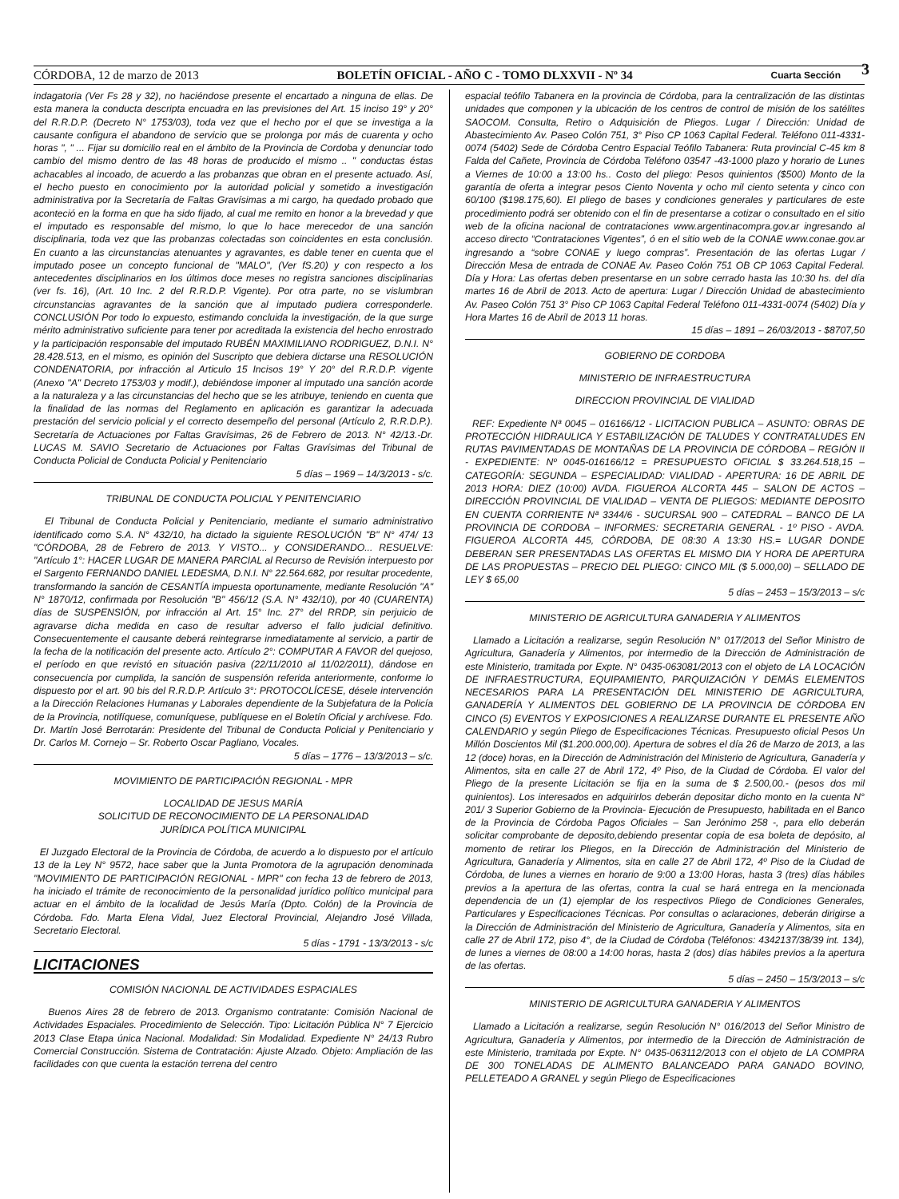CÓRDOBA, 12 de marzo de 2013 BOLETÍN OFICIAL - AÑO C - TOMO DLXXVII - Nº 34 Cuarta Sección 3
indagatoria (Ver Fs 28 y 32), no haciéndose presente el encartado a ninguna de ellas. De esta manera la conducta descripta encuadra en las previsiones del Art. 15 inciso 19° y 20° del R.R.D.P. (Decreto N° 1753/03), toda vez que el hecho por el que se investiga a la causante configura el abandono de servicio que se prolonga por más de cuarenta y ocho horas ", " ... Fijar su domicilio real en el ámbito de la Provincia de Cordoba y denunciar todo cambio del mismo dentro de las 48 horas de producido el mismo .. " conductas éstas achacables al incoado, de acuerdo a las probanzas que obran en el presente actuado. Así, el hecho puesto en conocimiento por la autoridad policial y sometido a investigación administrativa por la Secretaría de Faltas Gravísimas a mi cargo, ha quedado probado que aconteció en la forma en que ha sido fijado, al cual me remito en honor a la brevedad y que el imputado es responsable del mismo, lo que lo hace merecedor de una sanción disciplinaria, toda vez que las probanzas colectadas son coincidentes en esta conclusión. En cuanto a las circunstancias atenuantes y agravantes, es dable tener en cuenta que el imputado posee un concepto funcional de "MALO", (Ver fS.20) y con respecto a los antecedentes disciplinarios en los últimos doce meses no registra sanciones disciplinarias (ver fs. 16), (Art. 10 Inc. 2 del R.R.D.P. Vigente). Por otra parte, no se vislumbran circunstancias agravantes de la sanción que al imputado pudiera corresponderle. CONCLUSIÓN Por todo lo expuesto, estimando concluida la investigación, de la que surge mérito administrativo suficiente para tener por acreditada la existencia del hecho enrostrado y la participación responsable del imputado RUBÉN MAXIMILIANO RODRIGUEZ, D.N.I. N° 28.428.513, en el mismo, es opinión del Suscripto que debiera dictarse una RESOLUCIÓN CONDENATORIA, por infracción al Articulo 15 Incisos 19° Y 20° del R.R.D.P. vigente (Anexo "A" Decreto 1753/03 y modif.), debiéndose imponer al imputado una sanción acorde a la naturaleza y a las circunstancias del hecho que se les atribuye, teniendo en cuenta que la finalidad de las normas del Reglamento en aplicación es garantizar la adecuada prestación del servicio policial y el correcto desempeño del personal (Artículo 2, R.R.D.P.). Secretaría de Actuaciones por Faltas Gravísimas, 26 de Febrero de 2013. N° 42/13.-Dr. LUCAS M. SAVIO Secretario de Actuaciones por Faltas Gravísimas del Tribunal de Conducta Policial de Conducta Policial y Penitenciario
5 días – 1969 – 14/3/2013 - s/c.
TRIBUNAL DE CONDUCTA POLICIAL Y PENITENCIARIO
El Tribunal de Conducta Policial y Penitenciario, mediante el sumario administrativo identificado como S.A. N° 432/10, ha dictado la siguiente RESOLUCIÓN "B" N° 474/ 13 "CÓRDOBA, 28 de Febrero de 2013. Y VISTO... y CONSIDERANDO... RESUELVE: "Artículo 1°: HACER LUGAR DE MANERA PARCIAL al Recurso de Revisión interpuesto por el Sargento FERNANDO DANIEL LEDESMA, D.N.I. N° 22.564.682, por resultar procedente, transformando la sanción de CESANTÍA impuesta oportunamente, mediante Resolución "A" N° 1870/12, confirmada por Resolución "B" 456/12 (S.A. N° 432/10), por 40 (CUARENTA) días de SUSPENSIÓN, por infracción al Art. 15° Inc. 27° del RRDP, sin perjuicio de agravarse dicha medida en caso de resultar adverso el fallo judicial definitivo. Consecuentemente el causante deberá reintegrarse inmediatamente al servicio, a partir de la fecha de la notificación del presente acto. Artículo 2°: COMPUTAR A FAVOR del quejoso, el período en que revistó en situación pasiva (22/11/2010 al 11/02/2011), dándose en consecuencia por cumplida, la sanción de suspensión referida anteriormente, conforme lo dispuesto por el art. 90 bis del R.R.D.P. Artículo 3°: PROTOCOLÍCESE, désele intervención a la Dirección Relaciones Humanas y Laborales dependiente de la Subjefatura de la Policía de la Provincia, notifíquese, comuníquese, publíquese en el Boletín Oficial y archívese. Fdo. Dr. Martín José Berrotarán: Presidente del Tribunal de Conducta Policial y Penitenciario y Dr. Carlos M. Cornejo – Sr. Roberto Oscar Pagliano, Vocales.
5 días – 1776 – 13/3/2013 – s/c.
MOVIMIENTO DE PARTICIPACIÓN REGIONAL - MPR
LOCALIDAD DE JESUS MARÍA
SOLICITUD DE RECONOCIMIENTO DE LA PERSONALIDAD
JURÍDICA POLÍTICA MUNICIPAL
El Juzgado Electoral de la Provincia de Córdoba, de acuerdo a lo dispuesto por el artículo 13 de la Ley N° 9572, hace saber que la Junta Promotora de la agrupación denominada "MOVIMIENTO DE PARTICIPACIÓN REGIONAL - MPR" con fecha 13 de febrero de 2013, ha iniciado el trámite de reconocimiento de la personalidad jurídico político municipal para actuar en el ámbito de la localidad de Jesús María (Dpto. Colón) de la Provincia de Córdoba. Fdo. Marta Elena Vidal, Juez Electoral Provincial, Alejandro José Villada, Secretario Electoral.
5 días - 1791 - 13/3/2013 - s/c
LICITACIONES
COMISIÓN NACIONAL DE ACTIVIDADES ESPACIALES
Buenos Aires 28 de febrero de 2013. Organismo contratante: Comisión Nacional de Actividades Espaciales. Procedimiento de Selección. Tipo: Licitación Pública N° 7 Ejercicio 2013 Clase Etapa única Nacional. Modalidad: Sin Modalidad. Expediente N° 24/13 Rubro Comercial Construcción. Sistema de Contratación: Ajuste Alzado. Objeto: Ampliación de las facilidades con que cuenta la estación terrena del centro
espacial teófilo Tabanera en la provincia de Córdoba, para la centralización de las distintas unidades que componen y la ubicación de los centros de control de misión de los satélites SAOCOM. Consulta, Retiro o Adquisición de Pliegos. Lugar / Dirección: Unidad de Abastecimiento Av. Paseo Colón 751, 3° Piso CP 1063 Capital Federal. Teléfono 011-4331-0074 (5402) Sede de Córdoba Centro Espacial Teófilo Tabanera: Ruta provincial C-45 km 8 Falda del Cañete, Provincia de Córdoba Teléfono 03547 -43-1000 plazo y horario de Lunes a Viernes de 10:00 a 13:00 hs.. Costo del pliego: Pesos quinientos ($500) Monto de la garantía de oferta a integrar pesos Ciento Noventa y ocho mil ciento setenta y cinco con 60/100 ($198.175,60). El pliego de bases y condiciones generales y particulares de este procedimiento podrá ser obtenido con el fin de presentarse a cotizar o consultado en el sitio web de la oficina nacional de contrataciones www.argentinacompra.gov.ar ingresando al acceso directo “Contrataciones Vigentes”, ó en el sitio web de la CONAE www.conae.gov.ar ingresando a “sobre CONAE y luego compras”. Presentación de las ofertas Lugar / Dirección Mesa de entrada de CONAE Av. Paseo Colón 751 OB CP 1063 Capital Federal. Día y Hora: Las ofertas deben presentarse en un sobre cerrado hasta las 10:30 hs. del día martes 16 de Abril de 2013. Acto de apertura: Lugar / Dirección Unidad de abastecimiento Av. Paseo Colón 751 3° Piso CP 1063 Capital Federal Teléfono 011-4331-0074 (5402) Día y Hora Martes 16 de Abril de 2013 11 horas.
15 días – 1891 – 26/03/2013 - $8707,50
GOBIERNO DE CORDOBA
MINISTERIO DE INFRAESTRUCTURA
DIRECCION PROVINCIAL DE VIALIDAD
REF: Expediente Nª 0045 – 016166/12 - LICITACION PUBLICA – ASUNTO: OBRAS DE PROTECCIÓN HIDRAULICA Y ESTABILIZACIÓN DE TALUDES Y CONTRATALUDES EN RUTAS PAVIMENTADAS DE MONTAÑAS DE LA PROVINCIA DE CÓRDOBA – REGIÓN II - EXPEDIENTE: Nº 0045-016166/12 = PRESUPUESTO OFICIAL $ 33.264.518,15 – CATEGORÍA: SEGUNDA – ESPECIALIDAD: VIALIDAD - APERTURA: 16 DE ABRIL DE 2013 HORA: DIEZ (10:00) AVDA. FIGUEROA ALCORTA 445 – SALON DE ACTOS – DIRECCIÓN PROVINCIAL DE VIALIDAD – VENTA DE PLIEGOS: MEDIANTE DEPOSITO EN CUENTA CORRIENTE Nª 3344/6 - SUCURSAL 900 – CATEDRAL – BANCO DE LA PROVINCIA DE CORDOBA – INFORMES: SECRETARIA GENERAL - 1º PISO - AVDA. FIGUEROA ALCORTA 445, CÓRDOBA, DE 08:30 A 13:30 HS.= LUGAR DONDE DEBERAN SER PRESENTADAS LAS OFERTAS EL MISMO DIA Y HORA DE APERTURA DE LAS PROPUESTAS – PRECIO DEL PLIEGO: CINCO MIL ($ 5.000,00) – SELLADO DE LEY $ 65,00
5 días – 2453 – 15/3/2013 – s/c
MINISTERIO DE AGRICULTURA GANADERIA Y ALIMENTOS
Llamado a Licitación a realizarse, según Resolución N° 017/2013 del Señor Ministro de Agricultura, Ganadería y Alimentos, por intermedio de la Dirección de Administración de este Ministerio, tramitada por Expte. N° 0435-063081/2013 con el objeto de LA LOCACIÓN DE INFRAESTRUCTURA, EQUIPAMIENTO, PARQUIZACIÓN Y DEMÁS ELEMENTOS NECESARIOS PARA LA PRESENTACIÓN DEL MINISTERIO DE AGRICULTURA, GANADERÍA Y ALIMENTOS DEL GOBIERNO DE LA PROVINCIA DE CÓRDOBA EN CINCO (5) EVENTOS Y EXPOSICIONES A REALIZARSE DURANTE EL PRESENTE AÑO CALENDARIO y según Pliego de Especificaciones Técnicas. Presupuesto oficial Pesos Un Millón Doscientos Mil ($1.200.000,00). Apertura de sobres el día 26 de Marzo de 2013, a las 12 (doce) horas, en la Dirección de Administración del Ministerio de Agricultura, Ganadería y Alimentos, sita en calle 27 de Abril 172, 4º Piso, de la Ciudad de Córdoba. El valor del Pliego de la presente Licitación se fija en la suma de $ 2.500,00.- (pesos dos mil quinientos). Los interesados en adquirirlos deberán depositar dicho monto en la cuenta N° 201/ 3 Superior Gobierno de la Provincia- Ejecución de Presupuesto, habilitada en el Banco de la Provincia de Córdoba Pagos Oficiales – San Jerónimo 258 -, para ello deberán solicitar comprobante de deposito,debiendo presentar copia de esa boleta de depósito, al momento de retirar los Pliegos, en la Dirección de Administración del Ministerio de Agricultura, Ganadería y Alimentos, sita en calle 27 de Abril 172, 4º Piso de la Ciudad de Córdoba, de lunes a viernes en horario de 9:00 a 13:00 Horas, hasta 3 (tres) días hábiles previos a la apertura de las ofertas, contra la cual se hará entrega en la mencionada dependencia de un (1) ejemplar de los respectivos Pliego de Condiciones Generales, Particulares y Especificaciones Técnicas. Por consultas o aclaraciones, deberán dirigirse a la Dirección de Administración del Ministerio de Agricultura, Ganadería y Alimentos, sita en calle 27 de Abril 172, piso 4°, de la Ciudad de Córdoba (Teléfonos: 4342137/38/39 int. 134), de lunes a viernes de 08:00 a 14:00 horas, hasta 2 (dos) días hábiles previos a la apertura de las ofertas.
5 días – 2450 – 15/3/2013 – s/c
MINISTERIO DE AGRICULTURA GANADERIA Y ALIMENTOS
Llamado a Licitación a realizarse, según Resolución N° 016/2013 del Señor Ministro de Agricultura, Ganadería y Alimentos, por intermedio de la Dirección de Administración de este Ministerio, tramitada por Expte. N° 0435-063112/2013 con el objeto de LA COMPRA DE 300 TONELADAS DE ALIMENTO BALANCEADO PARA GANADO BOVINO, PELLETEADO A GRANEL y según Pliego de Especificaciones